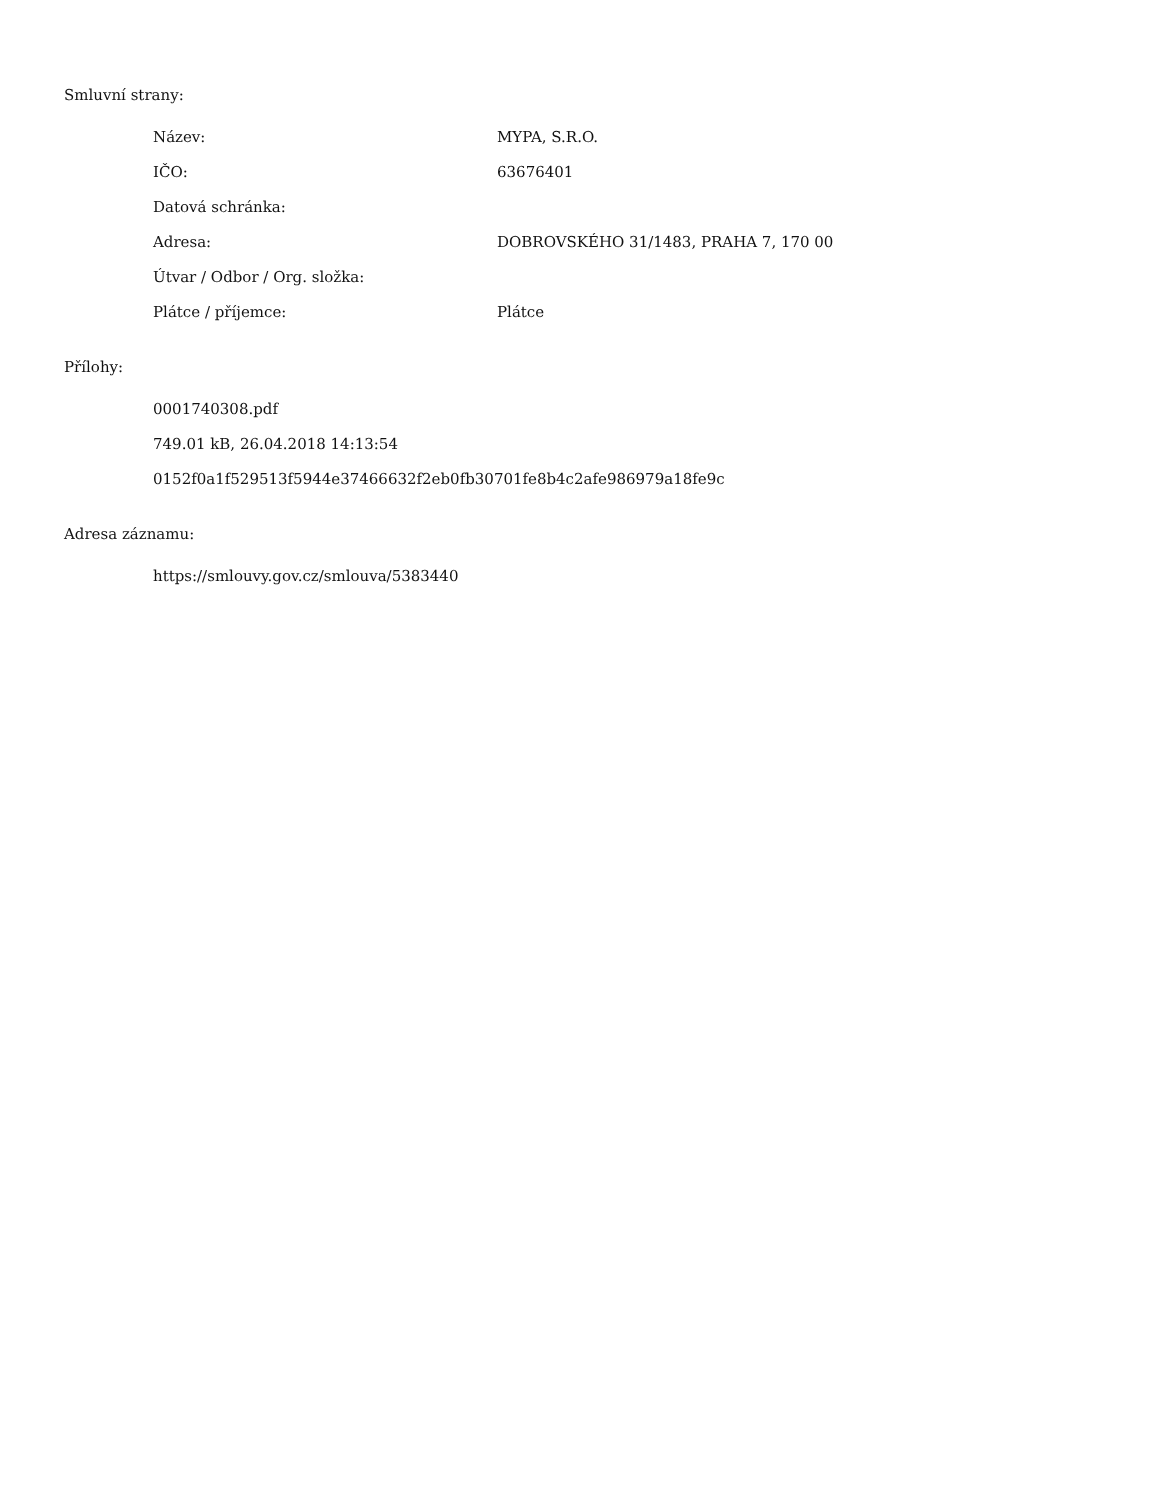Smluvní strany:
| Název: | MYPA, S.R.O. |
| IČO: | 63676401 |
| Datová schránka: | |
| Adresa: | DOBROVSKÉHO 31/1483, PRAHA 7, 170 00 |
| Útvar / Odbor / Org. složka: | |
| Plátce / příjemce: | Plátce |
Přílohy:
0001740308.pdf
749.01 kB, 26.04.2018 14:13:54
0152f0a1f529513f5944e37466632f2eb0fb30701fe8b4c2afe986979a18fe9c
Adresa záznamu:
https://smlouvy.gov.cz/smlouva/5383440